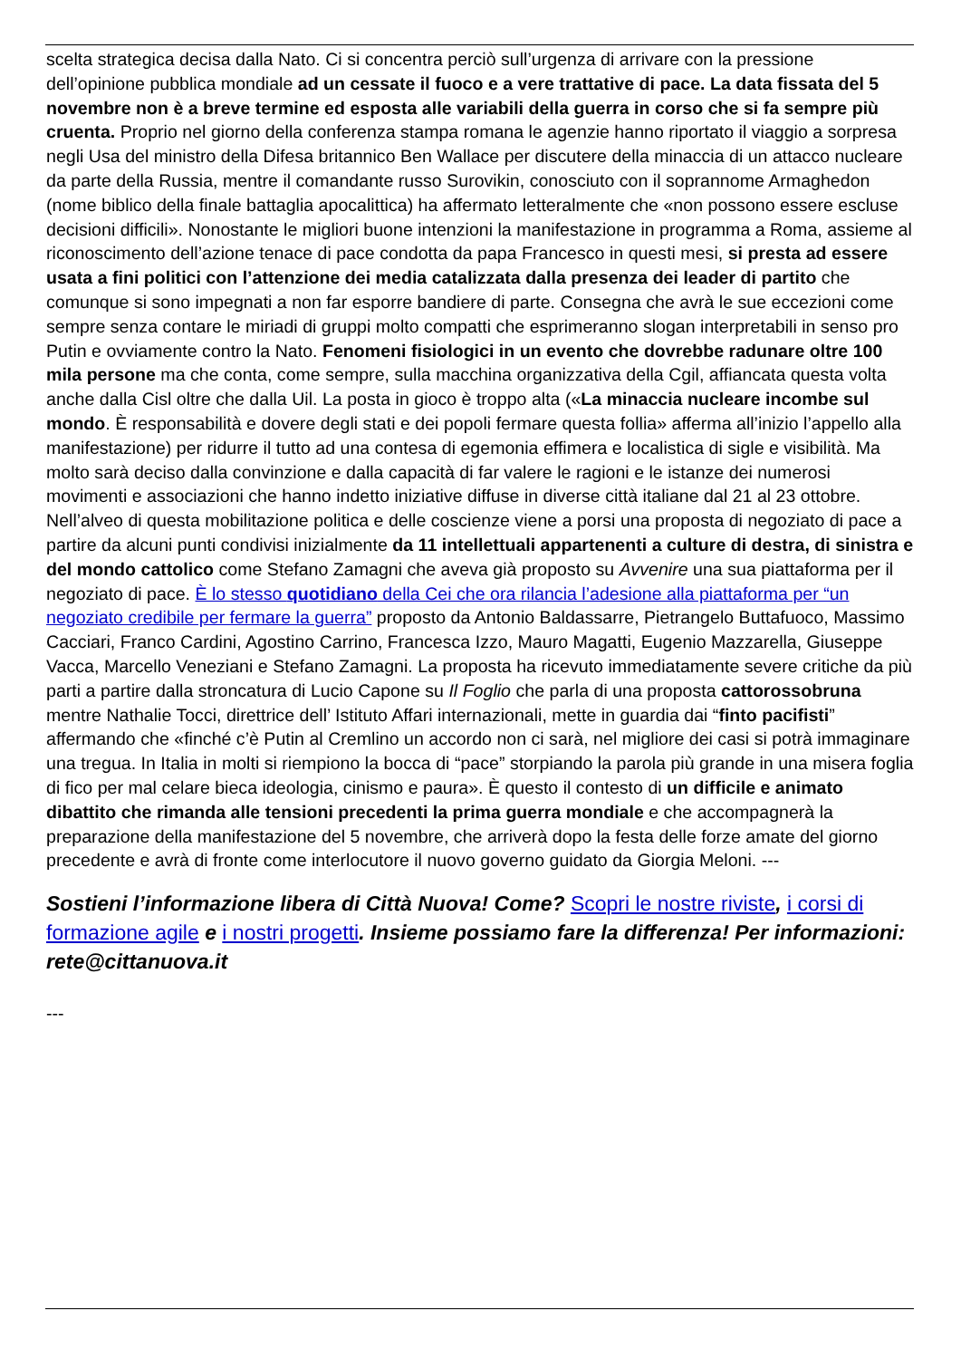scelta strategica decisa dalla Nato. Ci si concentra perciò sull’urgenza di arrivare con la pressione dell’opinione pubblica mondiale ad un cessate il fuoco e a vere trattative di pace. La data fissata del 5 novembre non è a breve termine ed esposta alle variabili della guerra in corso che si fa sempre più cruenta. Proprio nel giorno della conferenza stampa romana le agenzie hanno riportato il viaggio a sorpresa negli Usa del ministro della Difesa britannico Ben Wallace per discutere della minaccia di un attacco nucleare da parte della Russia, mentre il comandante russo Surovikin, conosciuto con il soprannome Armaghedon (nome biblico della finale battaglia apocalittica) ha affermato letteralmente che «non possono essere escluse decisioni difficili». Nonostante le migliori buone intenzioni la manifestazione in programma a Roma, assieme al riconoscimento dell’azione tenace di pace condotta da papa Francesco in questi mesi, si presta ad essere usata a fini politici con l’attenzione dei media catalizzata dalla presenza dei leader di partito che comunque si sono impegnati a non far esporre bandiere di parte. Consegna che avrà le sue eccezioni come sempre senza contare le miriadi di gruppi molto compatti che esprimeranno slogan interpretabili in senso pro Putin e ovviamente contro la Nato. Fenomeni fisiologici in un evento che dovrebbe radunare oltre 100 mila persone ma che conta, come sempre, sulla macchina organizzativa della Cgil, affiancata questa volta anche dalla Cisl oltre che dalla Uil. La posta in gioco è troppo alta («La minaccia nucleare incombe sul mondo. È responsabilità e dovere degli stati e dei popoli fermare questa follia» afferma all’inizio l’appello alla manifestazione) per ridurre il tutto ad una contesa di egemonia effimera e localistica di sigle e visibilità. Ma molto sarà deciso dalla convinzione e dalla capacità di far valere le ragioni e le istanze dei numerosi movimenti e associazioni che hanno indetto iniziative diffuse in diverse città italiane dal 21 al 23 ottobre. Nell’alveo di questa mobilitazione politica e delle coscienze viene a porsi una proposta di negoziato di pace a partire da alcuni punti condivisi inizialmente da 11 intellettuali appartenenti a culture di destra, di sinistra e del mondo cattolico come Stefano Zamagni che aveva già proposto su Avvenire una sua piattaforma per il negoziato di pace. È lo stesso quotidiano della Cei che ora rilancia l’adesione alla piattaforma per “un negoziato credibile per fermare la guerra” proposto da Antonio Baldassarre, Pietrangelo Buttafuoco, Massimo Cacciari, Franco Cardini, Agostino Carrino, Francesca Izzo, Mauro Magatti, Eugenio Mazzarella, Giuseppe Vacca, Marcello Veneziani e Stefano Zamagni. La proposta ha ricevuto immediatamente severe critiche da più parti a partire dalla stroncatura di Lucio Capone su Il Foglio che parla di una proposta cattorossobruna mentre Nathalie Tocci, direttrice dell’ Istituto Affari internazionali, mette in guardia dai “finto pacifisti” affermando che «finché c’è Putin al Cremlino un accordo non ci sarà, nel migliore dei casi si potrà immaginare una tregua. In Italia in molti si riempiono la bocca di “pace” storpiando la parola più grande in una misera foglia di fico per mal celare bieca ideologia, cinismo e paura». È questo il contesto di un difficile e animato dibattito che rimanda alle tensioni precedenti la prima guerra mondiale e che accompagnerà la preparazione della manifestazione del 5 novembre, che arriverà dopo la festa delle forze amate del giorno precedente e avrà di fronte come interlocutore il nuovo governo guidato da Giorgia Meloni. ---
Sostieni l’informazione libera di Città Nuova! Come? Scopri le nostre riviste, i corsi di formazione agile e i nostri progetti. Insieme possiamo fare la differenza! Per informazioni: rete@cittanuova.it
---